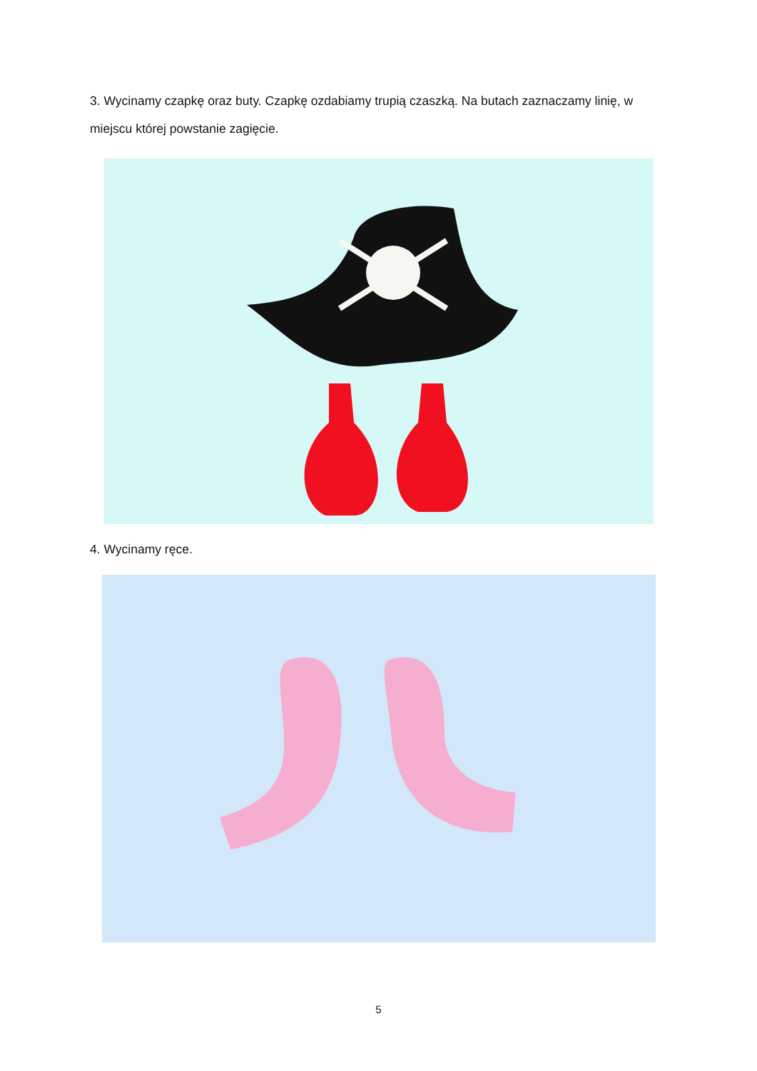3. Wycinamy czapkę oraz buty. Czapkę ozdabiamy trupią czaszką. Na butach zaznaczamy linię, w miejscu której powstanie zagięcie.
4. Wycinamy ręce.
5